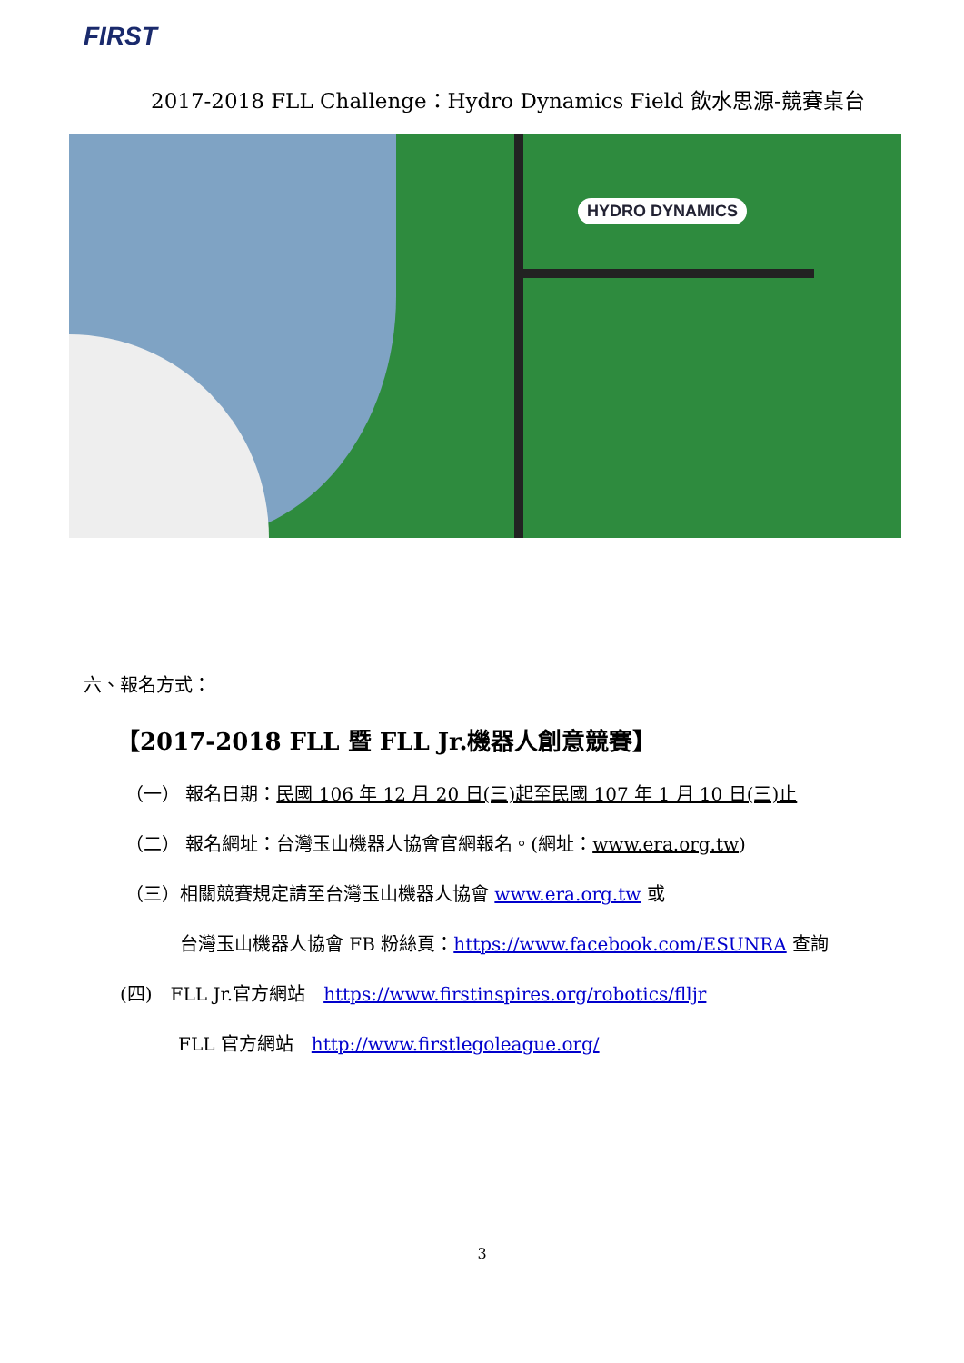FIRST
2017-2018 FLL Challenge：Hydro Dynamics Field 飲水思源-競賽桌台
HYDRO DYNAMICS
六、報名方式：
【2017-2018 FLL 暨 FLL Jr.機器人創意競賽】
（一） 報名日期：民國 106 年 12 月 20 日(三)起至民國 107 年 1 月 10 日(三)止
（二） 報名網址：台灣玉山機器人協會官網報名。(網址：www.era.org.tw)
（三）相關競賽規定請至台灣玉山機器人協會 www.era.org.tw 或
台灣玉山機器人協會 FB 粉絲頁：https://www.facebook.com/ESUNRA 查詢
(四)　FLL Jr.官方網站　https://www.firstinspires.org/robotics/flljr
FLL 官方網站　http://www.firstlegoleague.org/
3